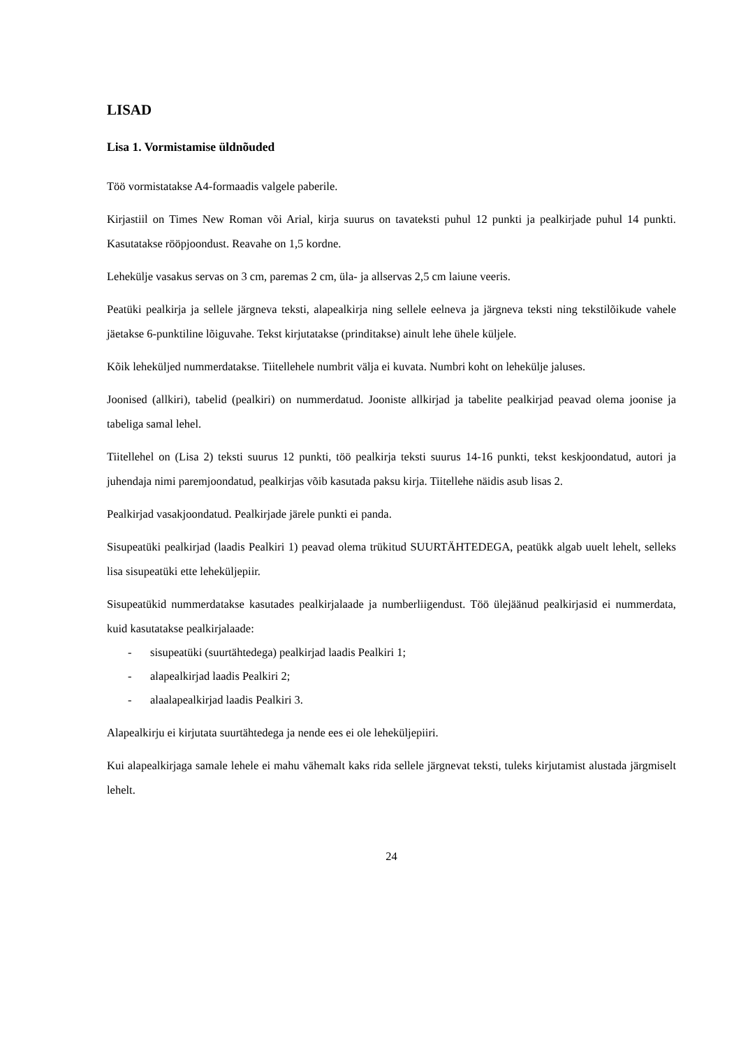LISAD
Lisa 1. Vormistamise üldnõuded
Töö vormistatakse A4-formaadis valgele paberile.
Kirjastiil on Times New Roman või Arial, kirja suurus on tavateksti puhul 12 punkti ja pealkirjade puhul 14 punkti. Kasutatakse rööpjoondust. Reavahe on 1,5 kordne.
Lehekülje vasakus servas on 3 cm, paremas 2 cm, üla- ja allservas 2,5 cm laiune veeris.
Peatüki pealkirja ja sellele järgneva teksti, alapealkirja ning sellele eelneva ja järgneva teksti ning tekstilõikude vahele jäetakse 6-punktiline lõiguvahe. Tekst kirjutatakse (prinditakse) ainult lehe ühele küljele.
Kõik leheküljed nummerdatakse. Tiitellehele numbrit välja ei kuvata. Numbri koht on lehekülje jaluses.
Joonised (allkiri), tabelid (pealkiri) on nummerdatud. Jooniste allkirjad ja tabelite pealkirjad peavad olema joonise ja tabeliga samal lehel.
Tiitellehel on (Lisa 2) teksti suurus 12 punkti, töö pealkirja teksti suurus 14-16 punkti, tekst keskjoondatud, autori ja juhendaja nimi paremjoondatud, pealkirjas võib kasutada paksu kirja. Tiitellehe näidis asub lisas 2.
Pealkirjad vasakjoondatud. Pealkirjade järele punkti ei panda.
Sisupeatüki pealkirjad (laadis Pealkiri 1) peavad olema trükitud SUURTÄHTEDEGA, peatükk algab uuelt lehelt, selleks lisa sisupeatüki ette leheküljepiir.
Sisupeatükid nummerdatakse kasutades pealkirjalaade ja numberliigendust. Töö ülejäänud pealkirjasid ei nummerdata, kuid kasutatakse pealkirjalaade:
- sisupeatüki (suurtähtedega) pealkirjad laadis Pealkiri 1;
- alapealkirjad laadis Pealkiri 2;
- alaalapealkirjad laadis Pealkiri 3.
Alapealkirju ei kirjutata suurtähtedega ja nende ees ei ole leheküljepiiri.
Kui alapealkirjaga samale lehele ei mahu vähemalt kaks rida sellele järgnevat teksti, tuleks kirjutamist alustada järgmiselt lehelt.
24